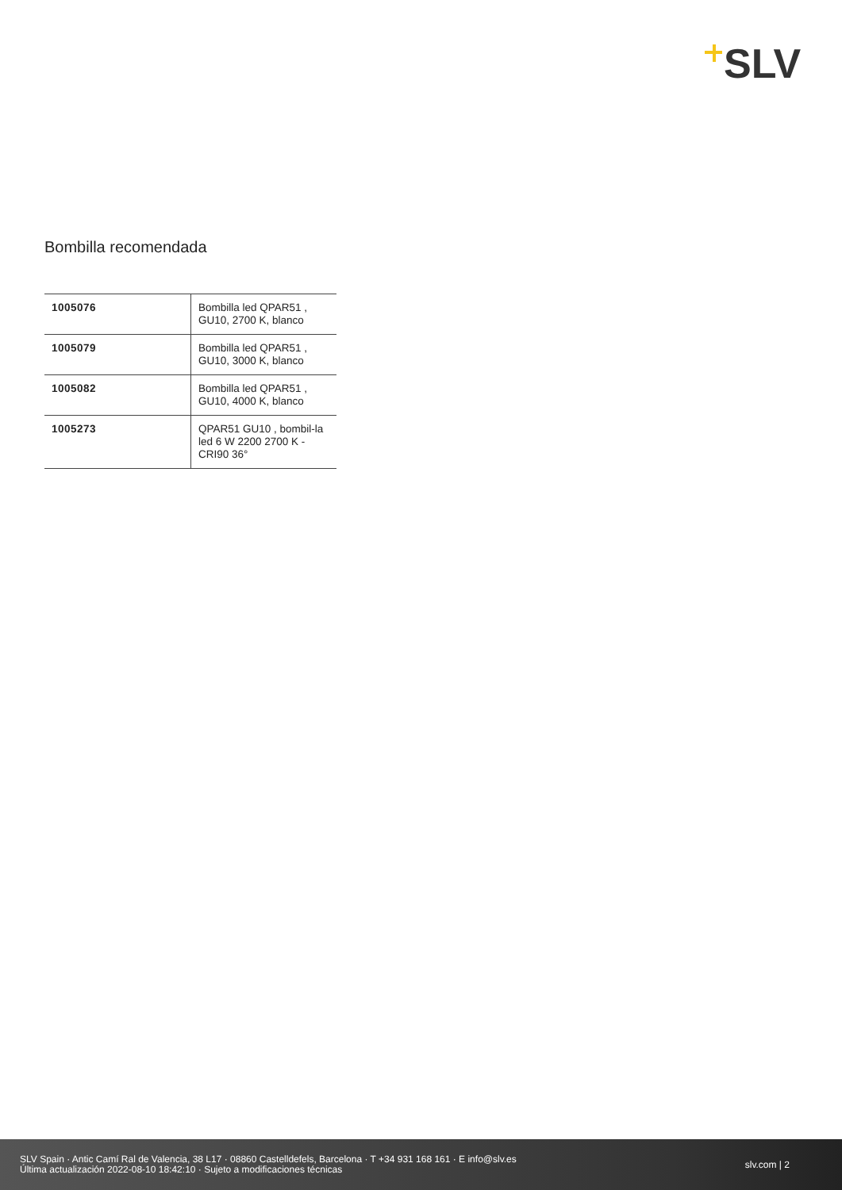SLV
Bombilla recomendada
| 1005076 | Bombilla led QPAR51 , GU10, 2700 K, blanco |
| 1005079 | Bombilla led QPAR51 , GU10, 3000 K, blanco |
| 1005082 | Bombilla led QPAR51 , GU10, 4000 K, blanco |
| 1005273 | QPAR51 GU10 , bombil-la led 6 W 2200 2700 K - CRI90 36° |
SLV Spain · Antic Camí Ral de Valencia, 38 L17 · 08860 Castelldefels, Barcelona · T +34 931 168 161 · E info@slv.es
Última actualización 2022-08-10 18:42:10 · Sujeto a modificaciones técnicas
slv.com | 2